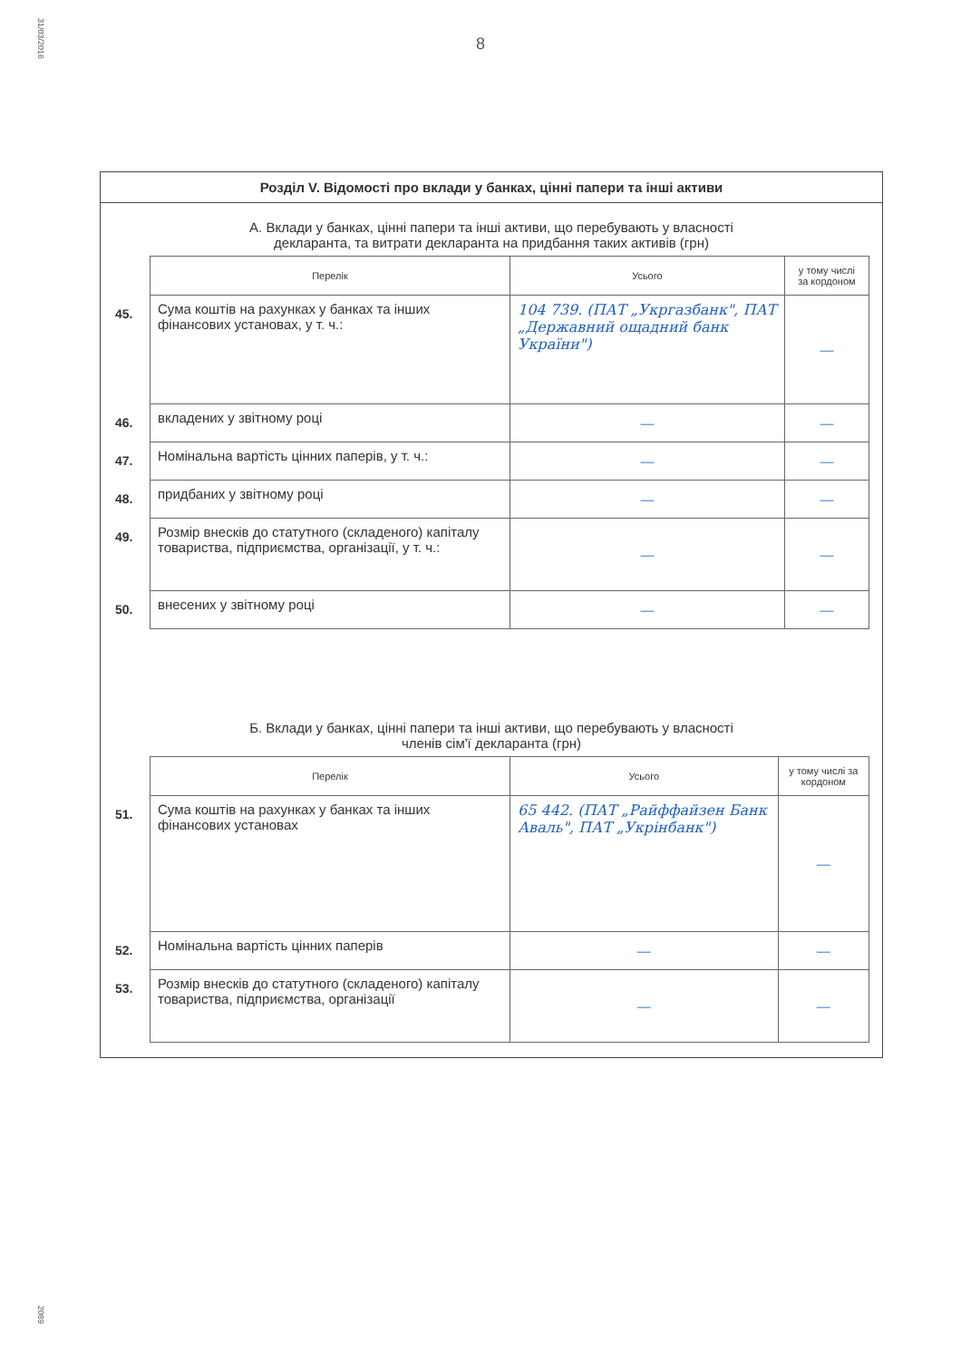31/03/2016
2089
8
Розділ V. Відомості про вклади у банках, цінні папери та інші активи
А. Вклади у банках, цінні папери та інші активи, що перебувають у власності
декларанта, та витрати декларанта на придбання таких активів (грн)
| | Перелік | Усього | у тому числі за кордоном |
| 45. | Сума коштів на рахунках у банках та інших фінансових установах, у т. ч.: | 104 739. (ПАТ „Укргазбанк", ПАТ „Державний ощадний банк України") | — |
| 46. | вкладених у звітному році | — | — |
| 47. | Номінальна вартість цінних паперів, у т. ч.: | — | — |
| 48. | придбаних у звітному році | — | — |
| 49. | Розмір внесків до статутного (складеного) капіталу товариства, підприємства, організації, у т. ч.: | — | — |
| 50. | внесених у звітному році | — | — |
Б. Вклади у банках, цінні папери та інші активи, що перебувають у власності
членів сім'ї декларанта (грн)
| | Перелік | Усього | у тому числі за кордоном |
| 51. | Сума коштів на рахунках у банках та інших фінансових установах | 65 442. (ПАТ „Райффайзен Банк Аваль", ПАТ „Укрінбанк") | — |
| 52. | Номінальна вартість цінних паперів | — | — |
| 53. | Розмір внесків до статутного (складеного) капіталу товариства, підприємства, організації | — | — |